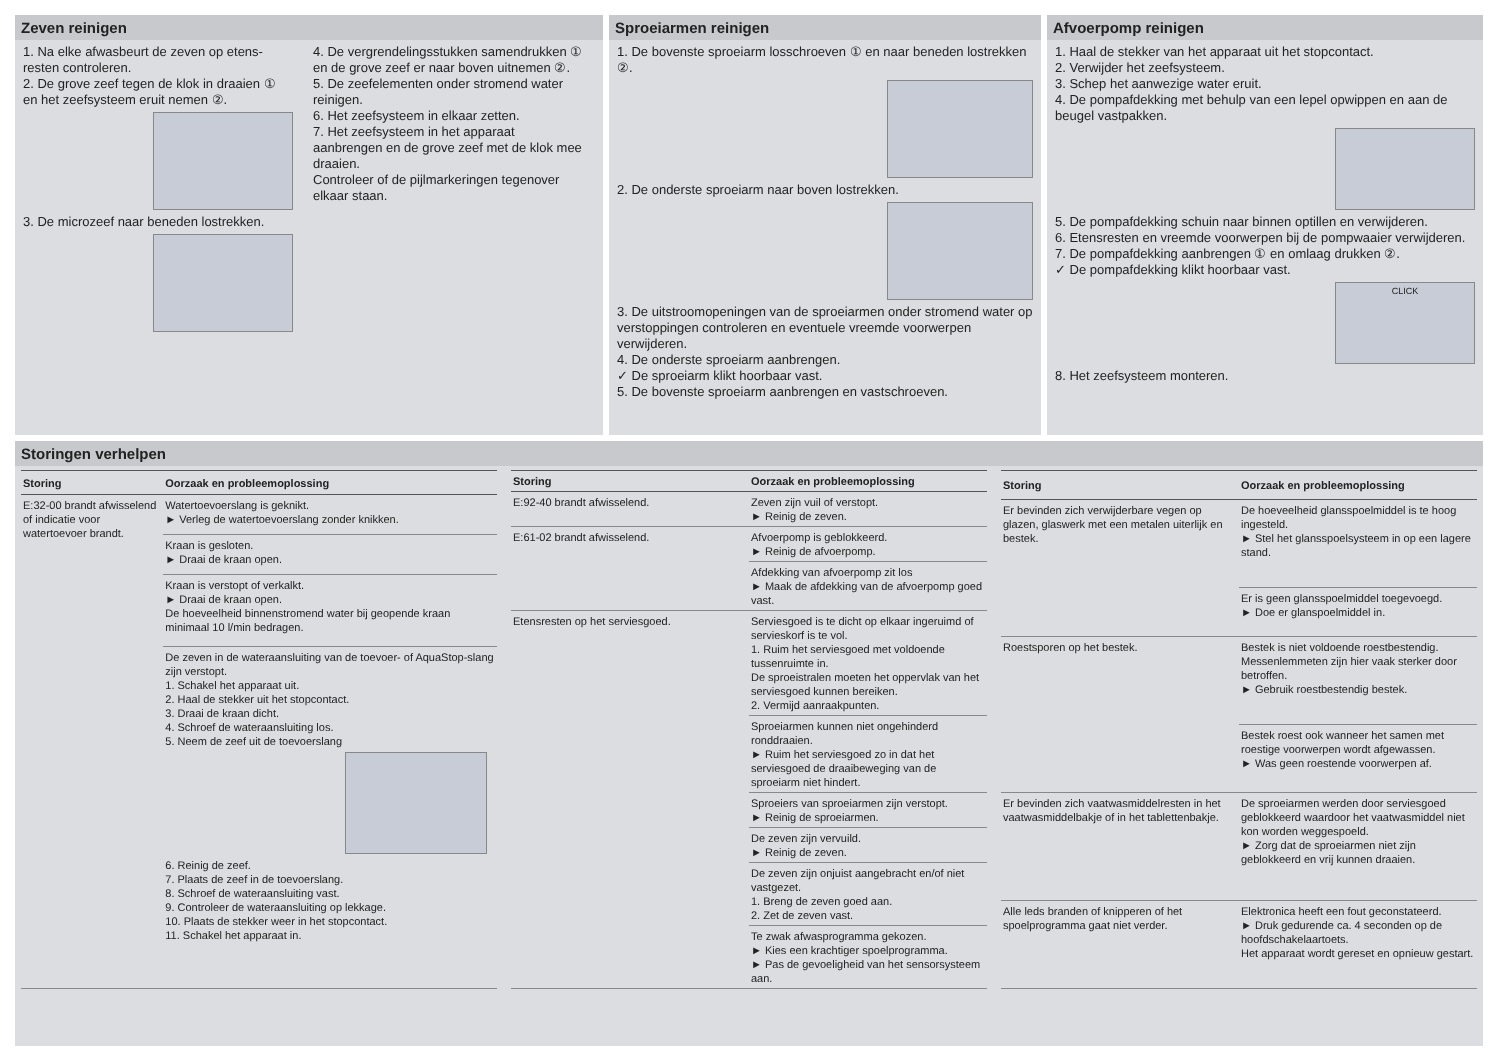Zeven reinigen
1. Na elke afwasbeurt de zeven op etens-resten controleren.
2. De grove zeef tegen de klok in draaien ① en het zeefsysteem eruit nemen ②.
3. De microzeef naar beneden lostrekken.
4. De vergrendelingsstukken samendrukken ① en de grove zeef er naar boven uitnemen ②.
5. De zeefelementen onder stromend water reinigen.
6. Het zeefsysteem in elkaar zetten.
7. Het zeefsysteem in het apparaat aanbrengen en de grove zeef met de klok mee draaien.
Controleer of de pijlmarkeringen tegenover elkaar staan.
Sproeiarmen reinigen
1. De bovenste sproeiarm losschroeven ① en naar beneden lostrekken ②.
2. De onderste sproeiarm naar boven lostrekken.
3. De uitstroomopeningen van de sproeiarmen onder stromend water op verstoppingen controleren en eventuele vreemde voorwerpen verwijderen.
4. De onderste sproeiarm aanbrengen.
✓ De sproeiarm klikt hoorbaar vast.
5. De bovenste sproeiarm aanbrengen en vastschroeven.
Afvoerpomp reinigen
1. Haal de stekker van het apparaat uit het stopcontact.
2. Verwijder het zeefsysteem.
3. Schep het aanwezige water eruit.
4. De pompafdekking met behulp van een lepel opwippen en aan de beugel vastpakken.
5. De pompafdekking schuin naar binnen optillen en verwijderen.
6. Etensresten en vreemde voorwerpen bij de pompwaaier verwijderen.
7. De pompafdekking aanbrengen ① en omlaag drukken ②.
✓ De pompafdekking klikt hoorbaar vast.
CLICK
8. Het zeefsysteem monteren.
Storingen verhelpen
| Storing | Oorzaak en probleemoplossing |
| --- | --- |
| E:32-00 brandt afwisselend of indicatie voor watertoevoer brandt. | Watertoevoerslang is geknikt. ► Verleg de watertoevoerslang zonder knikken. |
| | Kraan is gesloten. ► Draai de kraan open. |
| | Kraan is verstopt of verkalkt. ► Draai de kraan open. De hoeveelheid binnenstromend water bij geopende kraan minimaal 10 l/min bedragen. |
| | De zeven in de wateraansluiting van de toevoer- of AquaStop-slang zijn verstopt. 1. Schakel het apparaat uit. 2. Haal de stekker uit het stopcontact. 3. Draai de kraan dicht. 4. Schroef de wateraansluiting los. 5. Neem de zeef uit de toevoerslang 6. Reinig de zeef. 7. Plaats de zeef in de toevoerslang. 8. Schroef de wateraansluiting vast. 9. Controleer de wateraansluiting op lekkage. 10. Plaats de stekker weer in het stopcontact. 11. Schakel het apparaat in. |
| Storing | Oorzaak en probleemoplossing |
| --- | --- |
| E:92-40 brandt afwisselend. | Zeven zijn vuil of verstopt. ► Reinig de zeven. |
| E:61-02 brandt afwisselend. | Afvoerpomp is geblokkeerd. ► Reinig de afvoerpomp. |
| | Afdekking van afvoerpomp zit los ► Maak de afdekking van de afvoerpomp goed vast. |
| Etensresten op het serviesgoed. | Serviesgoed is te dicht op elkaar ingeruimd of servieskorf is te vol. 1. Ruim het serviesgoed met voldoende tussenruimte in. De sproeistralen moeten het oppervlak van het serviesgoed kunnen bereiken. 2. Vermijd aanraakpunten. |
| | Sproeiarmen kunnen niet ongehinderd ronddraaien. ► Ruim het serviesgoed zo in dat het serviesgoed de draaibeweging van de sproeiarm niet hindert. |
| | Sproeiers van sproeiarmen zijn verstopt. ► Reinig de sproeiarmen. |
| | De zeven zijn vervuild. ► Reinig de zeven. |
| | De zeven zijn onjuist aangebracht en/of niet vastgezet. 1. Breng de zeven goed aan. 2. Zet de zeven vast. |
| | Te zwak afwasprogramma gekozen. ► Kies een krachtiger spoelprogramma. ► Pas de gevoeligheid van het sensorsysteem aan. |
| Storing | Oorzaak en probleemoplossing |
| --- | --- |
| Er bevinden zich verwijderbare vegen op glazen, glaswerk met een metalen uiterlijk en bestek. | De hoeveelheid glansspoelmiddel is te hoog ingesteld. ► Stel het glansspoelsysteem in op een lagere stand. |
| | Er is geen glansspoelmiddel toegevoegd. ► Doe er glanspoelmiddel in. |
| Roestsporen op het bestek. | Bestek is niet voldoende roestbestendig. Messenlemmeten zijn hier vaak sterker door betroffen. ► Gebruik roestbestendig bestek. |
| | Bestek roest ook wanneer het samen met roestige voorwerpen wordt afgewassen. ► Was geen roestende voorwerpen af. |
| Er bevinden zich vaatwasmiddelresten in het vaatwasmiddelbakje of in het tablettenbakje. | De sproeiarmen werden door serviesgoed geblokkeerd waardoor het vaatwasmiddel niet kon worden weggespoeld. ► Zorg dat de sproeiarmen niet zijn geblokkeerd en vrij kunnen draaien. |
| Alle leds branden of knipperen of het spoelprogramma gaat niet verder. | Elektronica heeft een fout geconstateerd. ► Druk gedurende ca. 4 seconden op de hoofdschakelaartoets. Het apparaat wordt gereset en opnieuw gestart. |